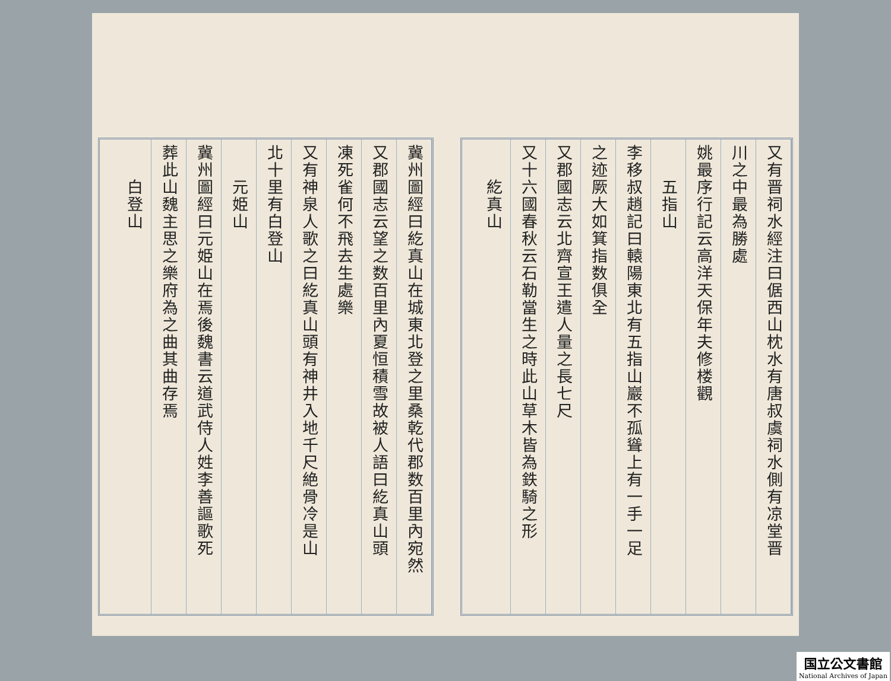冀州圖經曰紇真山在城東北登之里桑乾代郡数百里內宛然
又郡國志云望之数百里內夏恒積雪故被人語曰紇真山頭
凍死雀何不飛去生處樂
又有神泉人歌之曰紇真山頭有神井入地千尺絶骨冷是山
北十里有白登山
　　元姫山
冀州圖經曰元姫山在焉後魏書云道武侍人姓李善謳歌死
葬此山魏主思之樂府為之曲其曲存焉
　　白登山
又有晋祠水經注曰倨西山枕水有唐叔虞祠水側有凉堂晋
川之中最為勝處
姚最序行記云高洋天保年夫修楼觀
　　五指山
李移叔趙記曰轅陽東北有五指山巖不孤聳上有一手一足
之迹厥大如箕指数俱全
又郡國志云北齊宣王遣人量之長七尺
又十六國春秋云石勒當生之時此山草木皆為鉄騎之形
　　紇真山
国立公文書館
National Archives of Japan